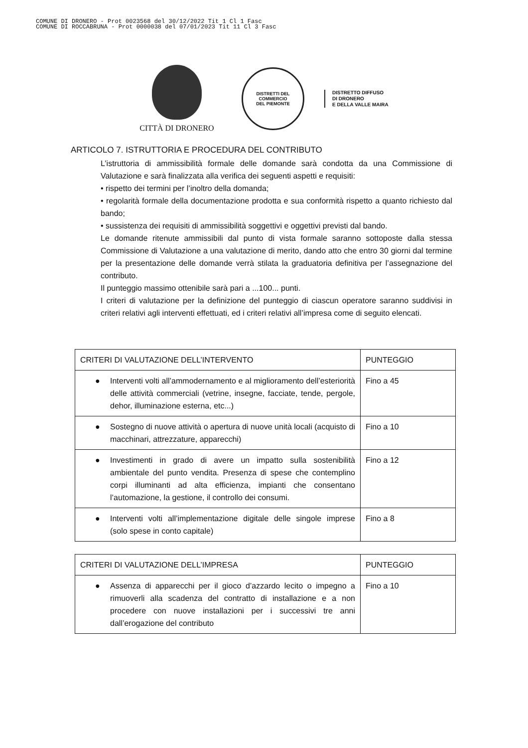COMUNE DI DRONERO - Prot 0023568 del 30/12/2022 Tit 1 Cl 1 Fasc
COMUNE DI ROCCABRUNA - Prot 0000038 del 07/01/2023 Tit 11 Cl 3 Fasc
CITTÀ DI DRONERO
DISTRETTI DEL COMMERCIO
DEL PIEMONTE
DISTRETTO DIFFUSO
DI DRONERO
E DELLA VALLE MAIRA
ARTICOLO 7. ISTRUTTORIA E PROCEDURA DEL CONTRIBUTO
L’istruttoria di ammissibilità formale delle domande sarà condotta da una Commissione di Valutazione e sarà finalizzata alla verifica dei seguenti aspetti e requisiti:
• rispetto dei termini per l’inoltro della domanda;
• regolarità formale della documentazione prodotta e sua conformità rispetto a quanto richiesto dal bando;
• sussistenza dei requisiti di ammissibilità soggettivi e oggettivi previsti dal bando.
Le domande ritenute ammissibili dal punto di vista formale saranno sottoposte dalla stessa Commissione di Valutazione a una valutazione di merito, dando atto che entro 30 giorni dal termine per la presentazione delle domande verrà stilata la graduatoria definitiva per l’assegnazione del contributo.
Il punteggio massimo ottenibile sarà pari a ...100... punti.
I criteri di valutazione per la definizione del punteggio di ciascun operatore saranno suddivisi in criteri relativi agli interventi effettuati, ed i criteri relativi all’impresa come di seguito elencati.
| CRITERI DI VALUTAZIONE DELL’INTERVENTO | PUNTEGGIO |
| --- | --- |
| ● Interventi volti all’ammodernamento e al miglioramento dell’esteriorità delle attività commerciali (vetrine, insegne, facciate, tende, pergole, dehor, illuminazione esterna, etc...) | Fino a 45 |
| ● Sostegno di nuove attività o apertura di nuove unità locali (acquisto di macchinari, attrezzature, apparecchi) | Fino a 10 |
| ● Investimenti in grado di avere un impatto sulla sostenibilità ambientale del punto vendita. Presenza di spese che contemplino corpi illuminanti ad alta efficienza, impianti che consentano l’automazione, la gestione, il controllo dei consumi. | Fino a 12 |
| ● Interventi volti all’implementazione digitale delle singole imprese (solo spese in conto capitale) | Fino a 8 |
| CRITERI DI VALUTAZIONE DELL’IMPRESA | PUNTEGGIO |
| --- | --- |
| ● Assenza di apparecchi per il gioco d’azzardo lecito o impegno a rimuoverli alla scadenza del contratto di installazione e a non procedere con nuove installazioni per i successivi tre anni dall’erogazione del contributo | Fino a 10 |